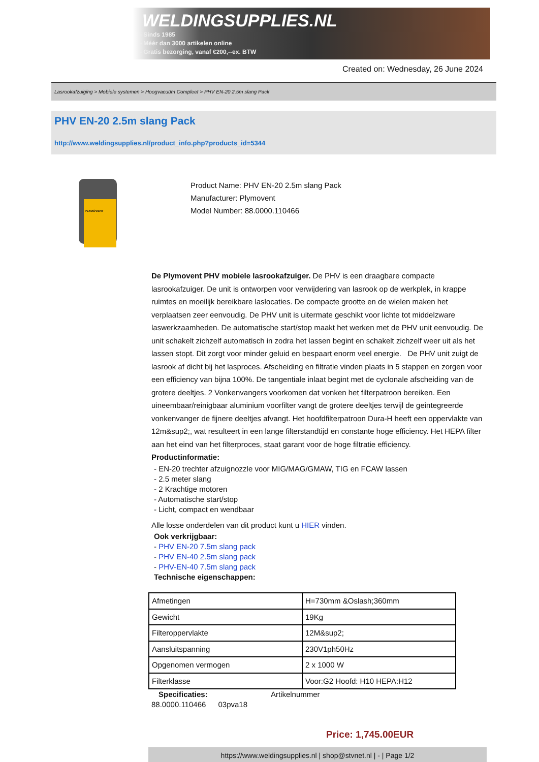WELDINGSUPPLIES.NL
- Sinds 1985
- Méér dan 3000 artikelen online
- Gratis bezorging, vanaf €200,--ex. BTW
Created on: Wednesday, 26 June 2024
Lasrookafzuiging > Mobiele systemen > Hoogvacuüm Compleet > PHV EN-20 2.5m slang Pack
PHV EN-20 2.5m slang Pack
http://www.weldingsupplies.nl/product_info.php?products_id=5344
PLYMOVENT
Product Name: PHV EN-20 2.5m slang Pack
Manufacturer: Plymovent
Model Number: 88.0000.110466
De Plymovent PHV mobiele lasrookafzuiger. De PHV is een draagbare compacte lasrookafzuiger. De unit is ontworpen voor verwijdering van lasrook op de werkplek, in krappe ruimtes en moeilijk bereikbare laslocaties. De compacte grootte en de wielen maken het verplaatsen zeer eenvoudig. De PHV unit is uitermate geschikt voor lichte tot middelzware laswerkzaamheden. De automatische start/stop maakt het werken met de PHV unit eenvoudig. De unit schakelt zichzelf automatisch in zodra het lassen begint en schakelt zichzelf weer uit als het lassen stopt. Dit zorgt voor minder geluid en bespaart enorm veel energie. De PHV unit zuigt de lasrook af dicht bij het lasproces. Afscheiding en filtratie vinden plaats in 5 stappen en zorgen voor een efficiency van bijna 100%. De tangentiale inlaat begint met de cyclonale afscheiding van de grotere deeltjes. 2 Vonkenvangers voorkomen dat vonken het filterpatroon bereiken. Een uineembaar/reinigbaar aluminium voorfilter vangt de grotere deeltjes terwijl de geintegreerde vonkenvanger de fijnere deeltjes afvangt. Het hoofdfilterpatroon Dura-H heeft een oppervlakte van 12m&sup2;, wat resulteert in een lange filterstandtijd en constante hoge efficiency. Het HEPA filter aan het eind van het filterproces, staat garant voor de hoge filtratie efficiency. Productinformatie:
- EN-20 trechter afzuignozzle voor MIG/MAG/GMAW, TIG en FCAW lassen
- 2.5 meter slang
- 2 Krachtige motoren
- Automatische start/stop
- Licht, compact en wendbaar
Alle losse onderdelen van dit product kunt u HIER vinden.
Ook verkrijgbaar:
- PHV EN-20 7.5m slang pack
- PHV EN-40 2.5m slang pack
- PHV-EN-40 7.5m slang pack
Technische eigenschappen:
| Afmetingen | H=730mm &Oslash;360mm |
| Gewicht | 19Kg |
| Filteroppervlakte | 12M&sup2; |
| Aansluitspanning | 230V1ph50Hz |
| Opgenomen vermogen | 2 x 1000 W |
| Filterklasse | Voor:G2 Hoofd: H10 HEPA:H12 |
Specificaties: Artikelnummer
88.0000.110466 03pva18
Price: 1,745.00EUR
https://www.weldingsupplies.nl | shop@stvnet.nl | - | Page 1/2